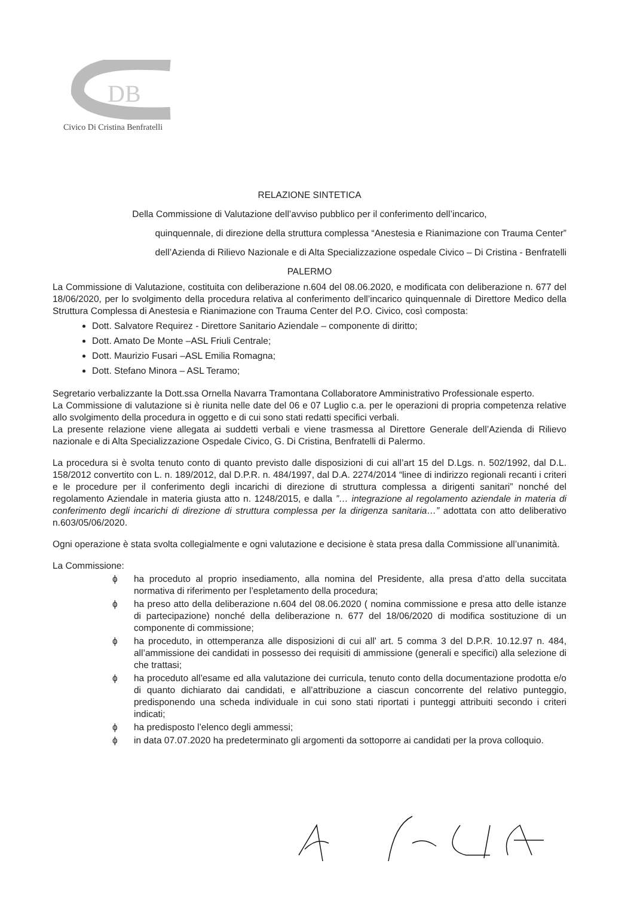DB
Civico Di Cristina Benfratelli
RELAZIONE SINTETICA
Della Commissione di Valutazione dell’avviso pubblico per il conferimento dell’incarico,
quinquennale, di direzione della struttura complessa “Anestesia e Rianimazione con Trauma Center”
dell’Azienda di Rilievo Nazionale e di Alta Specializzazione ospedale Civico – Di Cristina - Benfratelli
PALERMO
La Commissione di Valutazione, costituita con deliberazione n.604 del 08.06.2020, e modificata con deliberazione n. 677 del 18/06/2020, per lo svolgimento della procedura relativa al conferimento dell’incarico quinquennale di Direttore Medico della Struttura Complessa di Anestesia e Rianimazione con Trauma Center del P.O. Civico, così composta:
Dott. Salvatore Requirez - Direttore Sanitario Aziendale – componente di diritto;
Dott. Amato De Monte –ASL Friuli Centrale;
Dott. Maurizio Fusari –ASL Emilia Romagna;
Dott. Stefano Minora – ASL Teramo;
Segretario verbalizzante la Dott.ssa Ornella Navarra Tramontana Collaboratore Amministrativo Professionale esperto.
La Commissione di valutazione si è riunita nelle date del 06 e 07 Luglio c.a. per le operazioni di propria competenza relative allo svolgimento della procedura in oggetto e di cui sono stati redatti specifici verbali.
La presente relazione viene allegata ai suddetti verbali e viene trasmessa al Direttore Generale dell’Azienda di Rilievo nazionale e di Alta Specializzazione Ospedale Civico, G. Di Cristina, Benfratelli di Palermo.
La procedura si è svolta tenuto conto di quanto previsto dalle disposizioni di cui all’art 15 del D.Lgs. n. 502/1992, dal D.L. 158/2012 convertito con L. n. 189/2012, dal D.P.R. n. 484/1997, dal D.A. 2274/2014 “linee di indirizzo regionali recanti i criteri e le procedure per il conferimento degli incarichi di direzione di struttura complessa a dirigenti sanitari” nonché del regolamento Aziendale in materia giusta atto n. 1248/2015, e dalla ”… integrazione al regolamento aziendale in materia di conferimento degli incarichi di direzione di struttura complessa per la dirigenza sanitaria…” adottata con atto deliberativo n.603/05/06/2020.
Ogni operazione è stata svolta collegialmente e ogni valutazione e decisione è stata presa dalla Commissione all’unanimità.
La Commissione:
ϕ ha proceduto al proprio insediamento, alla nomina del Presidente, alla presa d’atto della succitata normativa di riferimento per l’espletamento della procedura;
ϕ ha preso atto della deliberazione n.604 del 08.06.2020 ( nomina commissione e presa atto delle istanze di partecipazione) nonché della deliberazione n. 677 del 18/06/2020 di modifica sostituzione di un componente di commissione;
ϕ ha proceduto, in ottemperanza alle disposizioni di cui all’ art. 5 comma 3 del D.P.R. 10.12.97 n. 484, all’ammissione dei candidati in possesso dei requisiti di ammissione (generali e specifici) alla selezione di che trattasi;
ϕ ha proceduto all’esame ed alla valutazione dei curricula, tenuto conto della documentazione prodotta e/o di quanto dichiarato dai candidati, e all’attribuzione a ciascun concorrente del relativo punteggio, predisponendo una scheda individuale in cui sono stati riportati i punteggi attribuiti secondo i criteri indicati;
ϕ ha predisposto l’elenco degli ammessi;
ϕ in data 07.07.2020 ha predeterminato gli argomenti da sottoporre ai candidati per la prova colloquio.